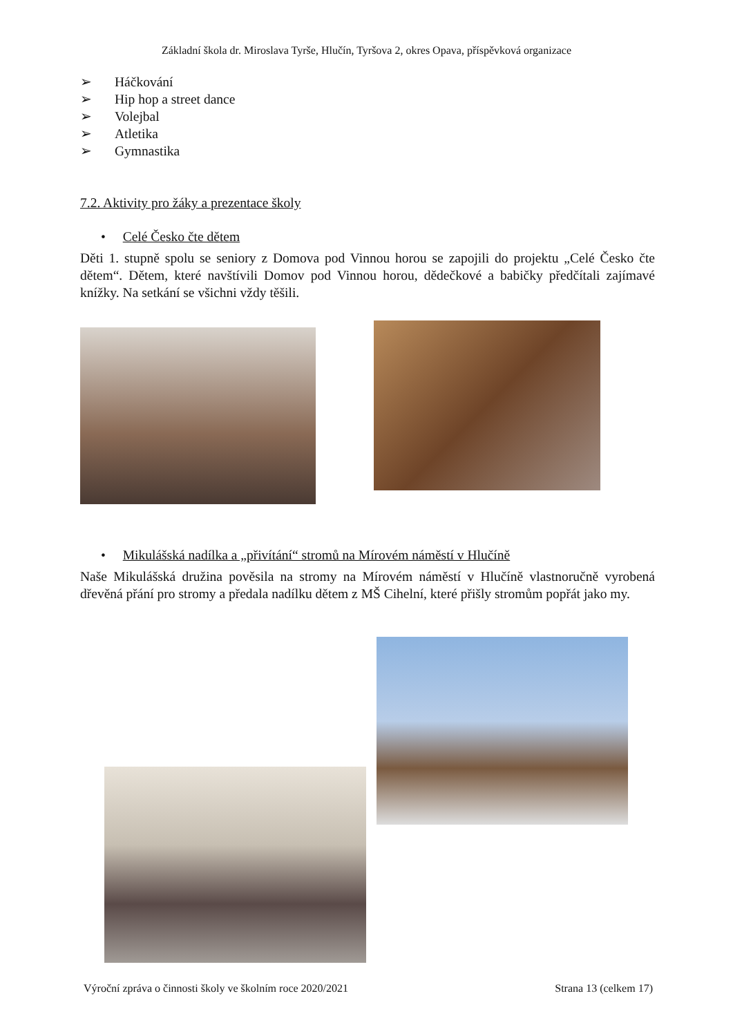Základní škola dr. Miroslava Tyrše, Hlučín, Tyršova 2, okres Opava, příspěvková organizace
➢ Háčkování
➢ Hip hop a street dance
➢ Volejbal
➢ Atletika
➢ Gymnastika
7.2. Aktivity pro žáky a prezentace školy
• Celé Česko čte dětem
Děti 1. stupně spolu se seniory z Domova pod Vinnou horou se zapojili do projektu „Celé Česko čte dětem“. Dětem, které navštívili Domov pod Vinnou horou, dědečkové a babičky předčítali zajímavé knížky. Na setkání se všichni vždy těšili.
• Mikulášská nadílka a „přivítání“ stromů na Mírovém náměstí v Hlučíně
Naše Mikulášská družina pověsila na stromy na Mírovém náměstí v Hlučíně vlastnoručně vyrobená dřevěná přání pro stromy a předala nadílku dětem z MŠ Cihelní, které přišly stromům popřát jako my.
Výroční zpráva o činnosti školy ve školním roce 2020/2021 Strana 13 (celkem 17)